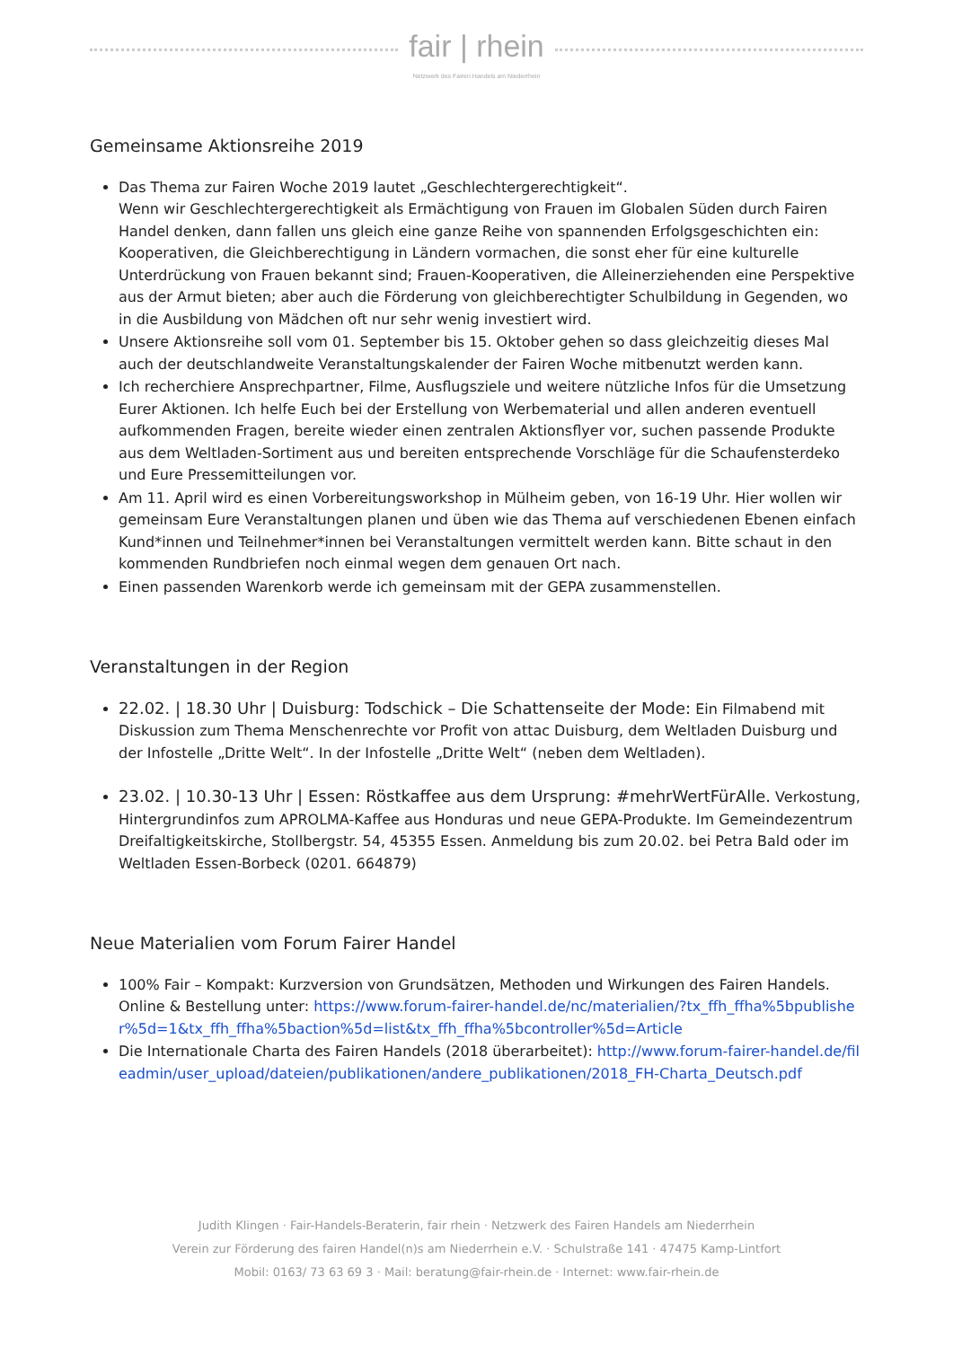fair | rhein
Netzwerk des Fairen Handels am Niederrhein
Gemeinsame Aktionsreihe 2019
Das Thema zur Fairen Woche 2019 lautet „Geschlechtergerechtigkeit“.
Wenn wir Geschlechtergerechtigkeit als Ermächtigung von Frauen im Globalen Süden durch Fairen Handel denken, dann fallen uns gleich eine ganze Reihe von spannenden Erfolgsgeschichten ein: Kooperativen, die Gleichberechtigung in Ländern vormachen, die sonst eher für eine kulturelle Unterdrückung von Frauen bekannt sind; Frauen-Kooperativen, die Alleinerziehenden eine Perspektive aus der Armut bieten; aber auch die Förderung von gleichberechtigter Schulbildung in Gegenden, wo in die Ausbildung von Mädchen oft nur sehr wenig investiert wird.
Unsere Aktionsreihe soll vom 01. September bis 15. Oktober gehen so dass gleichzeitig dieses Mal auch der deutschlandweite Veranstaltungskalender der Fairen Woche mitbenutzt werden kann.
Ich recherchiere Ansprechpartner, Filme, Ausflugsziele und weitere nützliche Infos für die Umsetzung Eurer Aktionen. Ich helfe Euch bei der Erstellung von Werbematerial und allen anderen eventuell aufkommenden Fragen, bereite wieder einen zentralen Aktionsflyer vor, suchen passende Produkte aus dem Weltladen-Sortiment aus und bereiten entsprechende Vorschläge für die Schaufensterdeko und Eure Pressemitteilungen vor.
Am 11. April wird es einen Vorbereitungsworkshop in Mülheim geben, von 16-19 Uhr. Hier wollen wir gemeinsam Eure Veranstaltungen planen und üben wie das Thema auf verschiedenen Ebenen einfach Kund*innen und Teilnehmer*innen bei Veranstaltungen vermittelt werden kann. Bitte schaut in den kommenden Rundbriefen noch einmal wegen dem genauen Ort nach.
Einen passenden Warenkorb werde ich gemeinsam mit der GEPA zusammenstellen.
Veranstaltungen in der Region
22.02. | 18.30 Uhr | Duisburg: Todschick – Die Schattenseite der Mode: Ein Filmabend mit Diskussion zum Thema Menschenrechte vor Profit von attac Duisburg, dem Weltladen Duisburg und der Infostelle „Dritte Welt“. In der Infostelle „Dritte Welt“ (neben dem Weltladen).
23.02. | 10.30-13 Uhr | Essen: Röstkaffee aus dem Ursprung: #mehrWertFürAlle. Verkostung, Hintergrundinfos zum APROLMA-Kaffee aus Honduras und neue GEPA-Produkte. Im Gemeindezentrum Dreifaltigkeitskirche, Stollbergstr. 54, 45355 Essen. Anmeldung bis zum 20.02. bei Petra Bald oder im Weltladen Essen-Borbeck (0201. 664879)
Neue Materialien vom Forum Fairer Handel
100% Fair – Kompakt: Kurzversion von Grundsätzen, Methoden und Wirkungen des Fairen Handels. Online & Bestellung unter: https://www.forum-fairer-handel.de/nc/materialien/?tx_ffh_ffha%5bpublisher%5d=1&tx_ffh_ffha%5baction%5d=list&tx_ffh_ffha%5bcontroller%5d=Article
Die Internationale Charta des Fairen Handels (2018 überarbeitet): http://www.forum-fairer-handel.de/fileadmin/user_upload/dateien/publikationen/andere_publikationen/2018_FH-Charta_Deutsch.pdf
Judith Klingen · Fair-Handels-Beraterin, fair rhein · Netzwerk des Fairen Handels am Niederrhein
Verein zur Förderung des fairen Handel(n)s am Niederrhein e.V. · Schulstraße 141 · 47475 Kamp-Lintfort
Mobil: 0163/ 73 63 69 3 · Mail: beratung@fair-rhein.de · Internet: www.fair-rhein.de